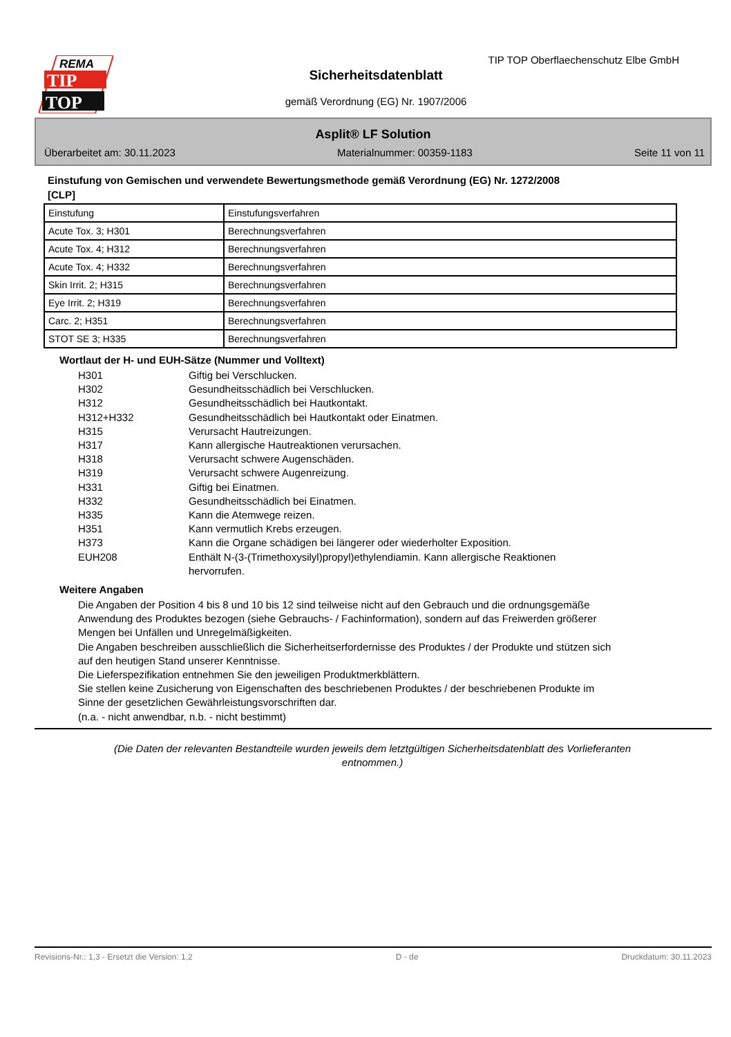REMA
TIP
TOP
TIP TOP Oberflaechenschutz Elbe GmbH
Sicherheitsdatenblatt
gemäß Verordnung (EG) Nr. 1907/2006
Asplit® LF Solution
Überarbeitet am: 30.11.2023 Materialnummer: 00359-1183 Seite 11 von 11
Einstufung von Gemischen und verwendete Bewertungsmethode gemäß Verordnung (EG) Nr. 1272/2008
[CLP]
| Einstufung | Einstufungsverfahren |
| Acute Tox. 3; H301 | Berechnungsverfahren |
| Acute Tox. 4; H312 | Berechnungsverfahren |
| Acute Tox. 4; H332 | Berechnungsverfahren |
| Skin Irrit. 2; H315 | Berechnungsverfahren |
| Eye Irrit. 2; H319 | Berechnungsverfahren |
| Carc. 2; H351 | Berechnungsverfahren |
| STOT SE 3; H335 | Berechnungsverfahren |
Wortlaut der H- und EUH-Sätze (Nummer und Volltext)
H301 Giftig bei Verschlucken.
H302 Gesundheitsschädlich bei Verschlucken.
H312 Gesundheitsschädlich bei Hautkontakt.
H312+H332 Gesundheitsschädlich bei Hautkontakt oder Einatmen.
H315 Verursacht Hautreizungen.
H317 Kann allergische Hautreaktionen verursachen.
H318 Verursacht schwere Augenschäden.
H319 Verursacht schwere Augenreizung.
H331 Giftig bei Einatmen.
H332 Gesundheitsschädlich bei Einatmen.
H335 Kann die Atemwege reizen.
H351 Kann vermutlich Krebs erzeugen.
H373 Kann die Organe schädigen bei längerer oder wiederholter Exposition.
EUH208 Enthält N-(3-(Trimethoxysilyl)propyl)ethylendiamin. Kann allergische Reaktionen
hervorrufen.
Weitere Angaben
Die Angaben der Position 4 bis 8 und 10 bis 12 sind teilweise nicht auf den Gebrauch und die ordnungsgemäße Anwendung des Produktes bezogen (siehe Gebrauchs- / Fachinformation), sondern auf das Freiwerden größerer Mengen bei Unfällen und Unregelmäßigkeiten.
Die Angaben beschreiben ausschließlich die Sicherheitserfordernisse des Produktes / der Produkte und stützen sich auf den heutigen Stand unserer Kenntnisse.
Die Lieferspezifikation entnehmen Sie den jeweiligen Produktmerkblättern.
Sie stellen keine Zusicherung von Eigenschaften des beschriebenen Produktes / der beschriebenen Produkte im Sinne der gesetzlichen Gewährleistungsvorschriften dar.
(n.a. - nicht anwendbar, n.b. - nicht bestimmt)
(Die Daten der relevanten Bestandteile wurden jeweils dem letztgültigen Sicherheitsdatenblatt des Vorlieferanten entnommen.)
Revisions-Nr.: 1,3 - Ersetzt die Version: 1,2 D - de Druckdatum: 30.11.2023